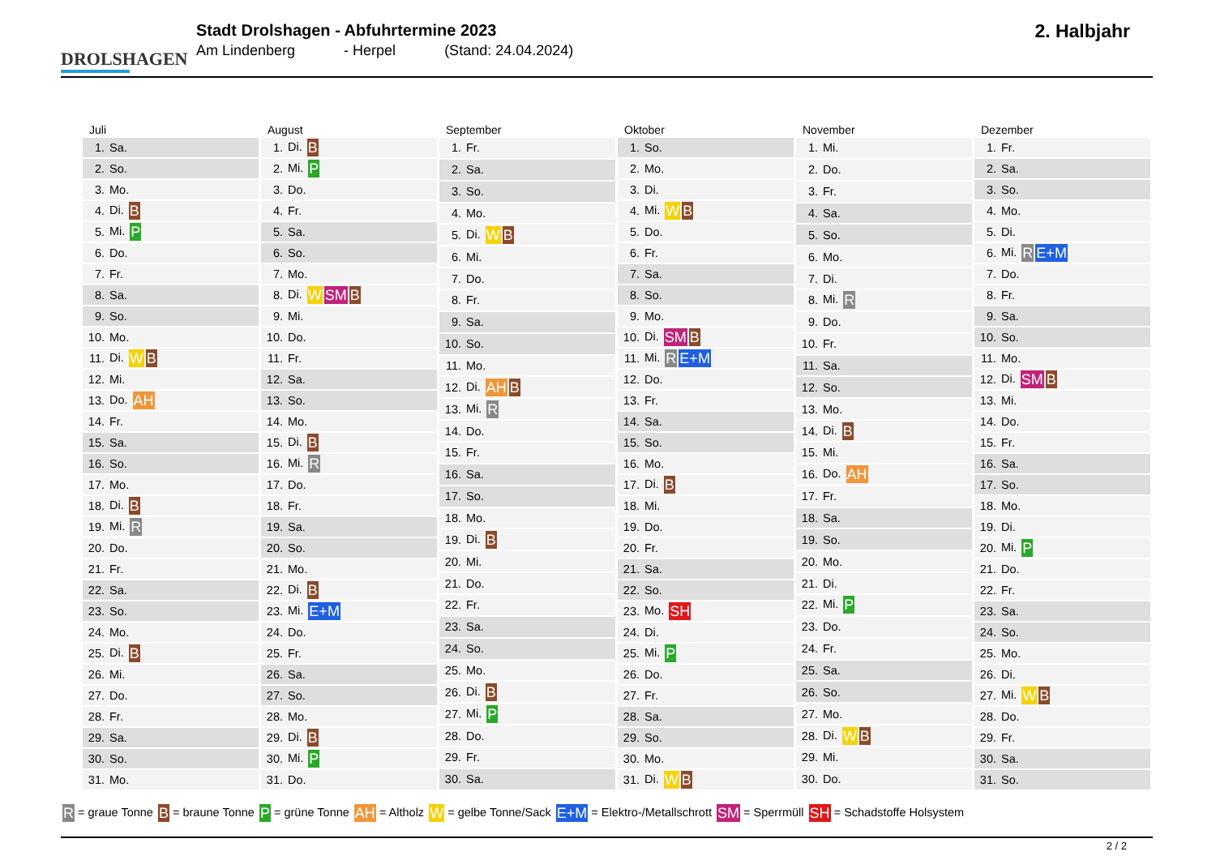DROLSHAGEN
Stadt Drolshagen - Abfuhrtermine 2023
Am Lindenberg - Herpel (Stand: 24.04.2024)
2. Halbjahr
Juli
| 1. | Sa. |
| 2. | So. |
| 3. | Mo. |
| 4. | Di. B |
| 5. | Mi. P |
| 6. | Do. |
| 7. | Fr. |
| 8. | Sa. |
| 9. | So. |
| 10. | Mo. |
| 11. | Di. W B |
| 12. | Mi. |
| 13. | Do. AH |
| 14. | Fr. |
| 15. | Sa. |
| 16. | So. |
| 17. | Mo. |
| 18. | Di. B |
| 19. | Mi. R |
| 20. | Do. |
| 21. | Fr. |
| 22. | Sa. |
| 23. | So. |
| 24. | Mo. |
| 25. | Di. B |
| 26. | Mi. |
| 27. | Do. |
| 28. | Fr. |
| 29. | Sa. |
| 30. | So. |
| 31. | Mo. |
August
| 1. | Di. B |
| 2. | Mi. P |
| 3. | Do. |
| 4. | Fr. |
| 5. | Sa. |
| 6. | So. |
| 7. | Mo. |
| 8. | Di. W SM B |
| 9. | Mi. |
| 10. | Do. |
| 11. | Fr. |
| 12. | Sa. |
| 13. | So. |
| 14. | Mo. |
| 15. | Di. B |
| 16. | Mi. R |
| 17. | Do. |
| 18. | Fr. |
| 19. | Sa. |
| 20. | So. |
| 21. | Mo. |
| 22. | Di. B |
| 23. | Mi. E+M |
| 24. | Do. |
| 25. | Fr. |
| 26. | Sa. |
| 27. | So. |
| 28. | Mo. |
| 29. | Di. B |
| 30. | Mi. P |
| 31. | Do. |
September
| 1. | Fr. |
| 2. | Sa. |
| 3. | So. |
| 4. | Mo. |
| 5. | Di. W B |
| 6. | Mi. |
| 7. | Do. |
| 8. | Fr. |
| 9. | Sa. |
| 10. | So. |
| 11. | Mo. |
| 12. | Di. AH B |
| 13. | Mi. R |
| 14. | Do. |
| 15. | Fr. |
| 16. | Sa. |
| 17. | So. |
| 18. | Mo. |
| 19. | Di. B |
| 20. | Mi. |
| 21. | Do. |
| 22. | Fr. |
| 23. | Sa. |
| 24. | So. |
| 25. | Mo. |
| 26. | Di. B |
| 27. | Mi. P |
| 28. | Do. |
| 29. | Fr. |
| 30. | Sa. |
Oktober
| 1. | So. |
| 2. | Mo. |
| 3. | Di. |
| 4. | Mi. W B |
| 5. | Do. |
| 6. | Fr. |
| 7. | Sa. |
| 8. | So. |
| 9. | Mo. |
| 10. | Di. SM B |
| 11. | Mi. R E+M |
| 12. | Do. |
| 13. | Fr. |
| 14. | Sa. |
| 15. | So. |
| 16. | Mo. |
| 17. | Di. B |
| 18. | Mi. |
| 19. | Do. |
| 20. | Fr. |
| 21. | Sa. |
| 22. | So. |
| 23. | Mo. SH |
| 24. | Di. |
| 25. | Mi. P |
| 26. | Do. |
| 27. | Fr. |
| 28. | Sa. |
| 29. | So. |
| 30. | Mo. |
| 31. | Di. W B |
November
| 1. | Mi. |
| 2. | Do. |
| 3. | Fr. |
| 4. | Sa. |
| 5. | So. |
| 6. | Mo. |
| 7. | Di. |
| 8. | Mi. R |
| 9. | Do. |
| 10. | Fr. |
| 11. | Sa. |
| 12. | So. |
| 13. | Mo. |
| 14. | Di. B |
| 15. | Mi. |
| 16. | Do. AH |
| 17. | Fr. |
| 18. | Sa. |
| 19. | So. |
| 20. | Mo. |
| 21. | Di. |
| 22. | Mi. P |
| 23. | Do. |
| 24. | Fr. |
| 25. | Sa. |
| 26. | So. |
| 27. | Mo. |
| 28. | Di. W B |
| 29. | Mi. |
| 30. | Do. |
Dezember
| 1. | Fr. |
| 2. | Sa. |
| 3. | So. |
| 4. | Mo. |
| 5. | Di. |
| 6. | Mi. R E+M |
| 7. | Do. |
| 8. | Fr. |
| 9. | Sa. |
| 10. | So. |
| 11. | Mo. |
| 12. | Di. SM B |
| 13. | Mi. |
| 14. | Do. |
| 15. | Fr. |
| 16. | Sa. |
| 17. | So. |
| 18. | Mo. |
| 19. | Di. |
| 20. | Mi. P |
| 21. | Do. |
| 22. | Fr. |
| 23. | Sa. |
| 24. | So. |
| 25. | Mo. |
| 26. | Di. |
| 27. | Mi. W B |
| 28. | Do. |
| 29. | Fr. |
| 30. | Sa. |
| 31. | So. |
R = graue Tonne B = braune Tonne P = grüne Tonne AH = Altholz W = gelbe Tonne/Sack E+M = Elektro-/Metallschrott SM = Sperrmüll SH = Schadstoffe Holsystem
2 / 2